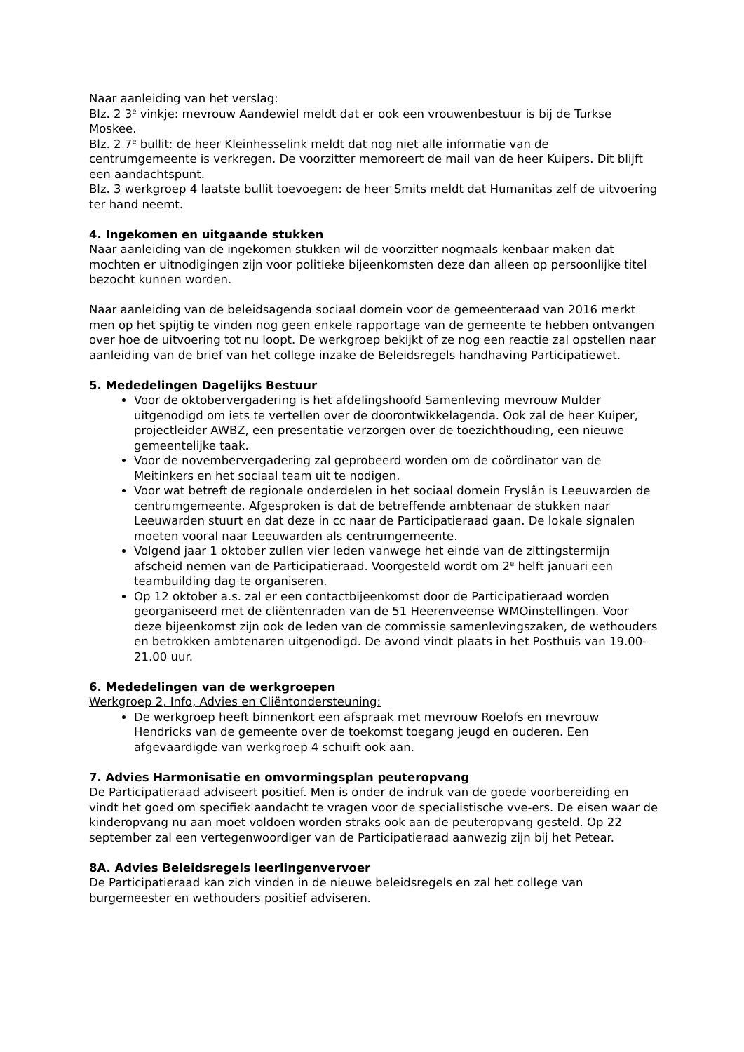Naar aanleiding van het verslag:
Blz. 2 3<sup>e</sup> vinkje: mevrouw Aandewiel meldt dat er ook een vrouwenbestuur is bij de Turkse Moskee.
Blz. 2 7<sup>e</sup> bullit: de heer Kleinhesselink meldt dat nog niet alle informatie van de centrumgemeente is verkregen. De voorzitter memoreert de mail van de heer Kuipers. Dit blijft een aandachtspunt.
Blz. 3 werkgroep 4 laatste bullit toevoegen: de heer Smits meldt dat Humanitas zelf de uitvoering ter hand neemt.
4. Ingekomen en uitgaande stukken
Naar aanleiding van de ingekomen stukken wil de voorzitter nogmaals kenbaar maken dat mochten er uitnodigingen zijn voor politieke bijeenkomsten deze dan alleen op persoonlijke titel bezocht kunnen worden.
Naar aanleiding van de beleidsagenda sociaal domein voor de gemeenteraad van 2016 merkt men op het spijtig te vinden nog geen enkele rapportage van de gemeente te hebben ontvangen over hoe de uitvoering tot nu loopt. De werkgroep bekijkt of ze nog een reactie zal opstellen naar aanleiding van de brief van het college inzake de Beleidsregels handhaving Participatiewet.
5. Mededelingen Dagelijks Bestuur
Voor de oktobervergadering is het afdelingshoofd Samenleving mevrouw Mulder uitgenodigd om iets te vertellen over de doorontwikkelagenda. Ook zal de heer Kuiper, projectleider AWBZ, een presentatie verzorgen over de toezichthouding, een nieuwe gemeentelijke taak.
Voor de novembervergadering zal geprobeerd worden om de coördinator van de Meitinkers en het sociaal team uit te nodigen.
Voor wat betreft de regionale onderdelen in het sociaal domein Fryslân is Leeuwarden de centrumgemeente. Afgesproken is dat de betreffende ambtenaar de stukken naar Leeuwarden stuurt en dat deze in cc naar de Participatieraad gaan. De lokale signalen moeten vooral naar Leeuwarden als centrumgemeente.
Volgend jaar 1 oktober zullen vier leden vanwege het einde van de zittingstermijn afscheid nemen van de Participatieraad. Voorgesteld wordt om 2<sup>e</sup> helft januari een teambuilding dag te organiseren.
Op 12 oktober a.s. zal er een contactbijeenkomst door de Participatieraad worden georganiseerd met de cliëntenraden van de 51 Heerenveense WMOinstellingen. Voor deze bijeenkomst zijn ook de leden van de commissie samenlevingszaken, de wethouders en betrokken ambtenaren uitgenodigd. De avond vindt plaats in het Posthuis van 19.00-21.00 uur.
6. Mededelingen van de werkgroepen
Werkgroep 2, Info, Advies en Cliëntondersteuning:
De werkgroep heeft binnenkort een afspraak met mevrouw Roelofs en mevrouw Hendricks van de gemeente over de toekomst toegang jeugd en ouderen. Een afgevaardigde van werkgroep 4 schuift ook aan.
7. Advies Harmonisatie en omvormingsplan peuteropvang
De Participatieraad adviseert positief. Men is onder de indruk van de goede voorbereiding en vindt het goed om specifiek aandacht te vragen voor de specialistische vve-ers. De eisen waar de kinderopvang nu aan moet voldoen worden straks ook aan de peuteropvang gesteld. Op 22 september zal een vertegenwoordiger van de Participatieraad aanwezig zijn bij het Petear.
8A. Advies Beleidsregels leerlingenvervoer
De Participatieraad kan zich vinden in de nieuwe beleidsregels en zal het college van burgemeester en wethouders positief adviseren.